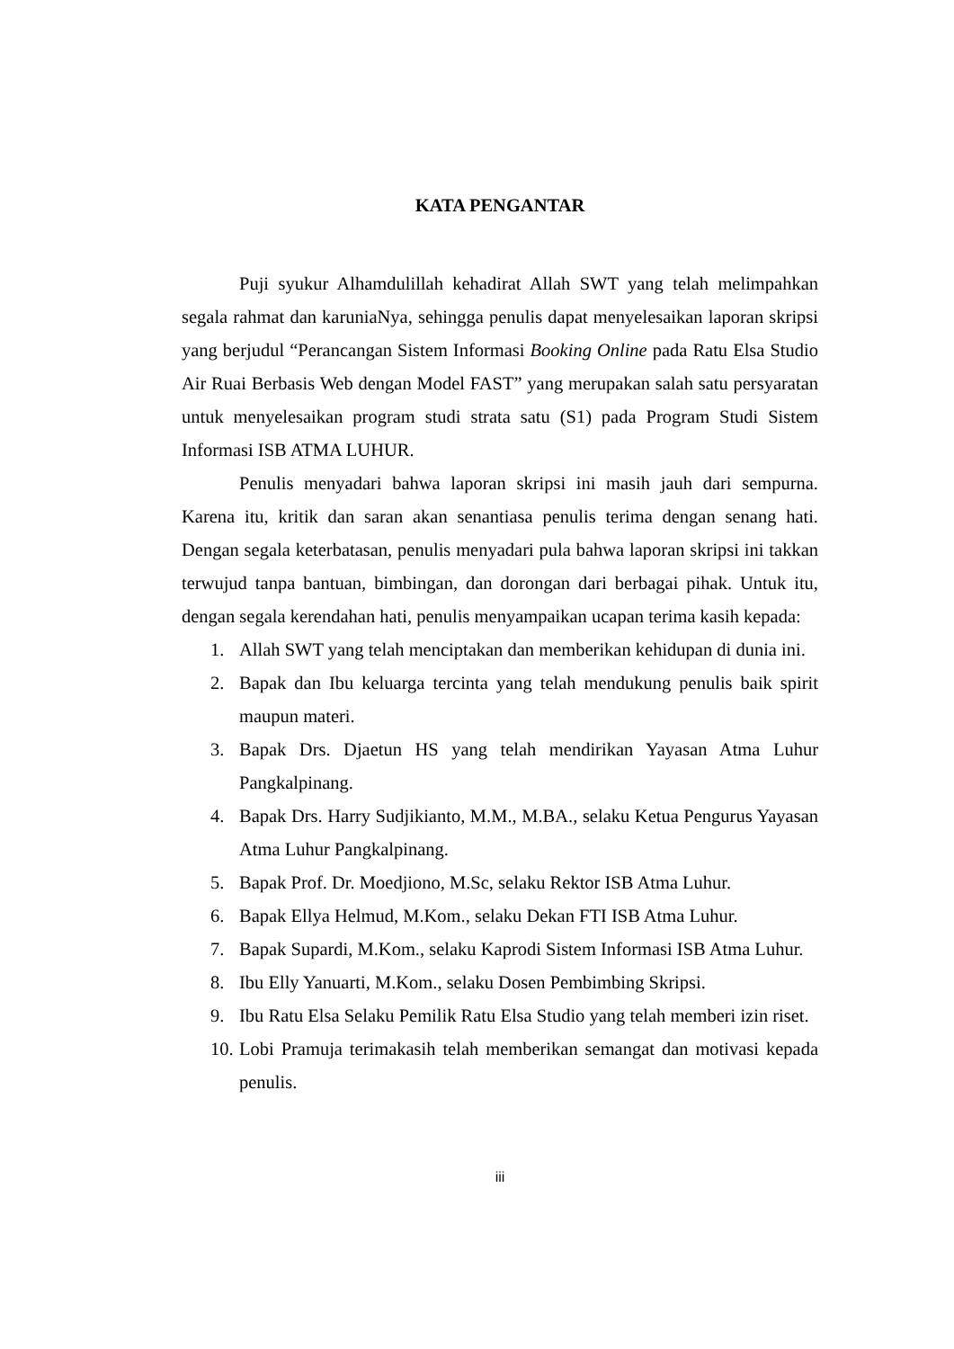KATA PENGANTAR
Puji syukur Alhamdulillah kehadirat Allah SWT yang telah melimpahkan segala rahmat dan karuniaNya, sehingga penulis dapat menyelesaikan laporan skripsi yang berjudul “Perancangan Sistem Informasi Booking Online pada Ratu Elsa Studio Air Ruai Berbasis Web dengan Model FAST” yang merupakan salah satu persyaratan untuk menyelesaikan program studi strata satu (S1) pada Program Studi Sistem Informasi ISB ATMA LUHUR.
Penulis menyadari bahwa laporan skripsi ini masih jauh dari sempurna. Karena itu, kritik dan saran akan senantiasa penulis terima dengan senang hati. Dengan segala keterbatasan, penulis menyadari pula bahwa laporan skripsi ini takkan terwujud tanpa bantuan, bimbingan, dan dorongan dari berbagai pihak. Untuk itu, dengan segala kerendahan hati, penulis menyampaikan ucapan terima kasih kepada:
1. Allah SWT yang telah menciptakan dan memberikan kehidupan di dunia ini.
2. Bapak dan Ibu keluarga tercinta yang telah mendukung penulis baik spirit maupun materi.
3. Bapak Drs. Djaetun HS yang telah mendirikan Yayasan Atma Luhur Pangkalpinang.
4. Bapak Drs. Harry Sudjikianto, M.M., M.BA., selaku Ketua Pengurus Yayasan Atma Luhur Pangkalpinang.
5. Bapak Prof. Dr. Moedjiono, M.Sc, selaku Rektor ISB Atma Luhur.
6. Bapak Ellya Helmud, M.Kom., selaku Dekan FTI ISB Atma Luhur.
7. Bapak Supardi, M.Kom., selaku Kaprodi Sistem Informasi ISB Atma Luhur.
8. Ibu Elly Yanuarti, M.Kom., selaku Dosen Pembimbing Skripsi.
9. Ibu Ratu Elsa Selaku Pemilik Ratu Elsa Studio yang telah memberi izin riset.
10. Lobi Pramuja terimakasih telah memberikan semangat dan motivasi kepada penulis.
iii